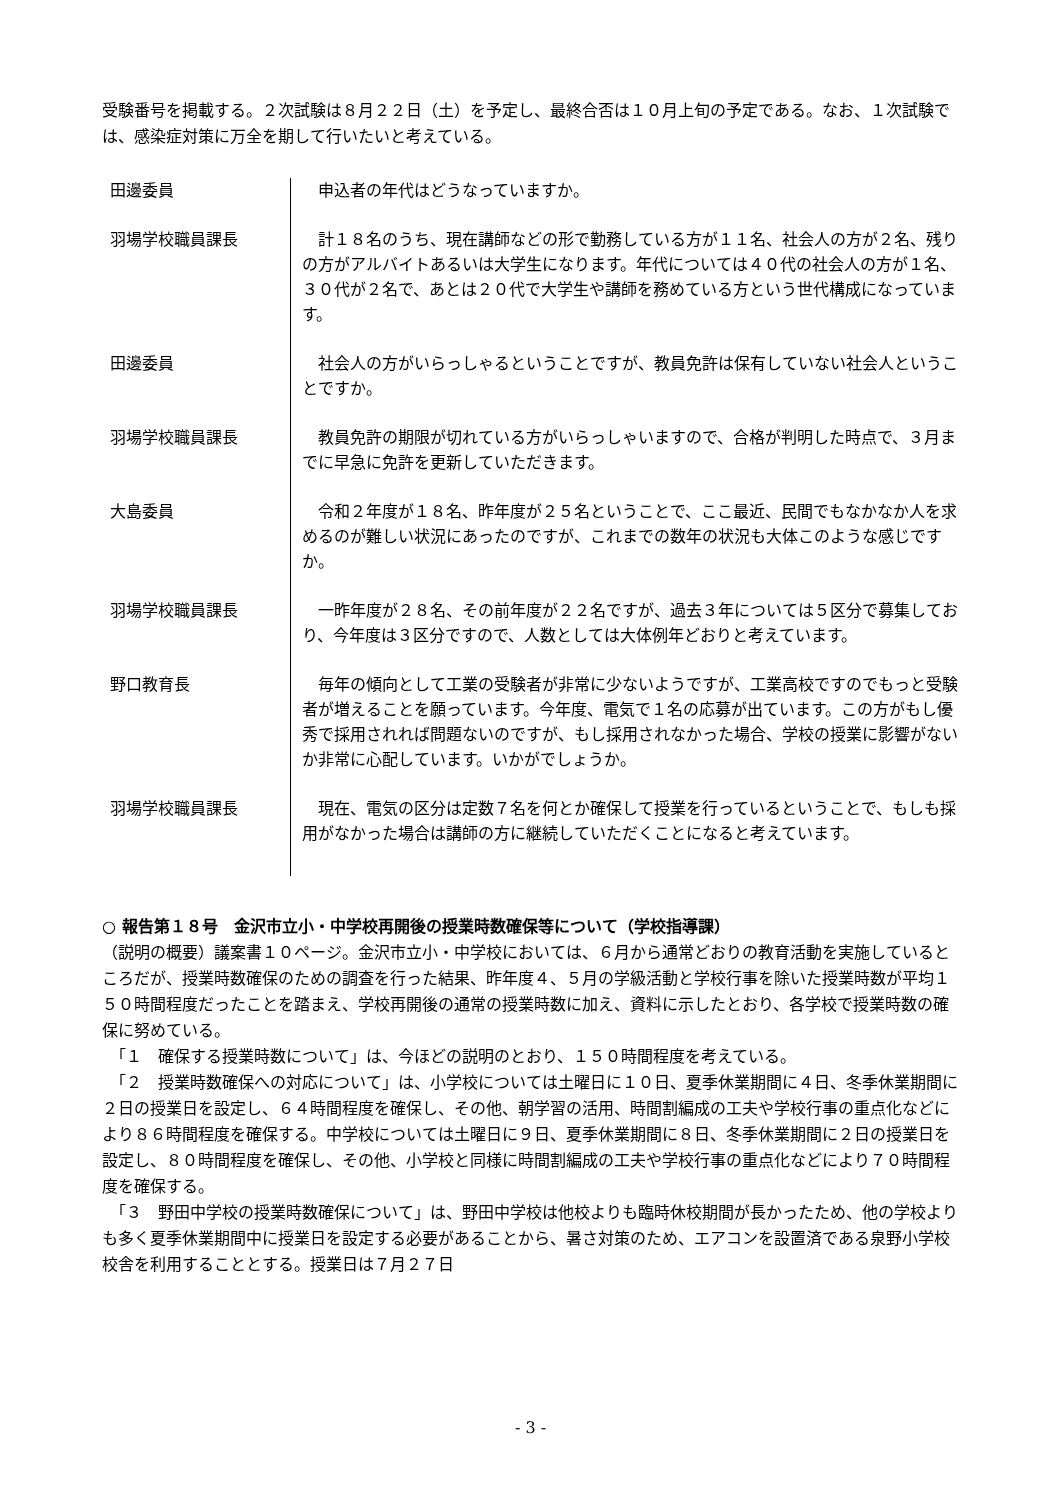受験番号を掲載する。２次試験は８月２２日（土）を予定し、最終合否は１０月上旬の予定である。なお、１次試験では、感染症対策に万全を期して行いたいと考えている。
| 田邊委員 | 申込者の年代はどうなっていますか。 |
| 羽場学校職員課長 | 計１８名のうち、現在講師などの形で勤務している方が１１名、社会人の方が２名、残りの方がアルバイトあるいは大学生になります。年代については４０代の社会人の方が１名、３０代が２名で、あとは２０代で大学生や講師を務めている方という世代構成になっています。 |
| 田邊委員 | 社会人の方がいらっしゃるということですが、教員免許は保有していない社会人ということですか。 |
| 羽場学校職員課長 | 教員免許の期限が切れている方がいらっしゃいますので、合格が判明した時点で、３月までに早急に免許を更新していただきます。 |
| 大島委員 | 令和２年度が１８名、昨年度が２５名ということで、ここ最近、民間でもなかなか人を求めるのが難しい状況にあったのですが、これまでの数年の状況も大体このような感じですか。 |
| 羽場学校職員課長 | 一昨年度が２８名、その前年度が２２名ですが、過去３年については５区分で募集しており、今年度は３区分ですので、人数としては大体例年どおりと考えています。 |
| 野口教育長 | 毎年の傾向として工業の受験者が非常に少ないようですが、工業高校ですのでもっと受験者が増えることを願っています。今年度、電気で１名の応募が出ています。この方がもし優秀で採用されれば問題ないのですが、もし採用されなかった場合、学校の授業に影響がないか非常に心配しています。いかがでしょうか。 |
| 羽場学校職員課長 | 現在、電気の区分は定数７名を何とか確保して授業を行っているということで、もしも採用がなかった場合は講師の方に継続していただくことになると考えています。 |
○ 報告第１８号　金沢市立小・中学校再開後の授業時数確保等について（学校指導課）
（説明の概要）議案書１０ページ。金沢市立小・中学校においては、６月から通常どおりの教育活動を実施しているところだが、授業時数確保のための調査を行った結果、昨年度４、５月の学級活動と学校行事を除いた授業時数が平均１５０時間程度だったことを踏まえ、学校再開後の通常の授業時数に加え、資料に示したとおり、各学校で授業時数の確保に努めている。
　「１　確保する授業時数について」は、今ほどの説明のとおり、１５０時間程度を考えている。
　「２　授業時数確保への対応について」は、小学校については土曜日に１０日、夏季休業期間に４日、冬季休業期間に２日の授業日を設定し、６４時間程度を確保し、その他、朝学習の活用、時間割編成の工夫や学校行事の重点化などにより８６時間程度を確保する。中学校については土曜日に９日、夏季休業期間に８日、冬季休業期間に２日の授業日を設定し、８０時間程度を確保し、その他、小学校と同様に時間割編成の工夫や学校行事の重点化などにより７０時間程度を確保する。
　「３　野田中学校の授業時数確保について」は、野田中学校は他校よりも臨時休校期間が長かったため、他の学校よりも多く夏季休業期間中に授業日を設定する必要があることから、暑さ対策のため、エアコンを設置済である泉野小学校校舎を利用することとする。授業日は７月２７日
- 3 -